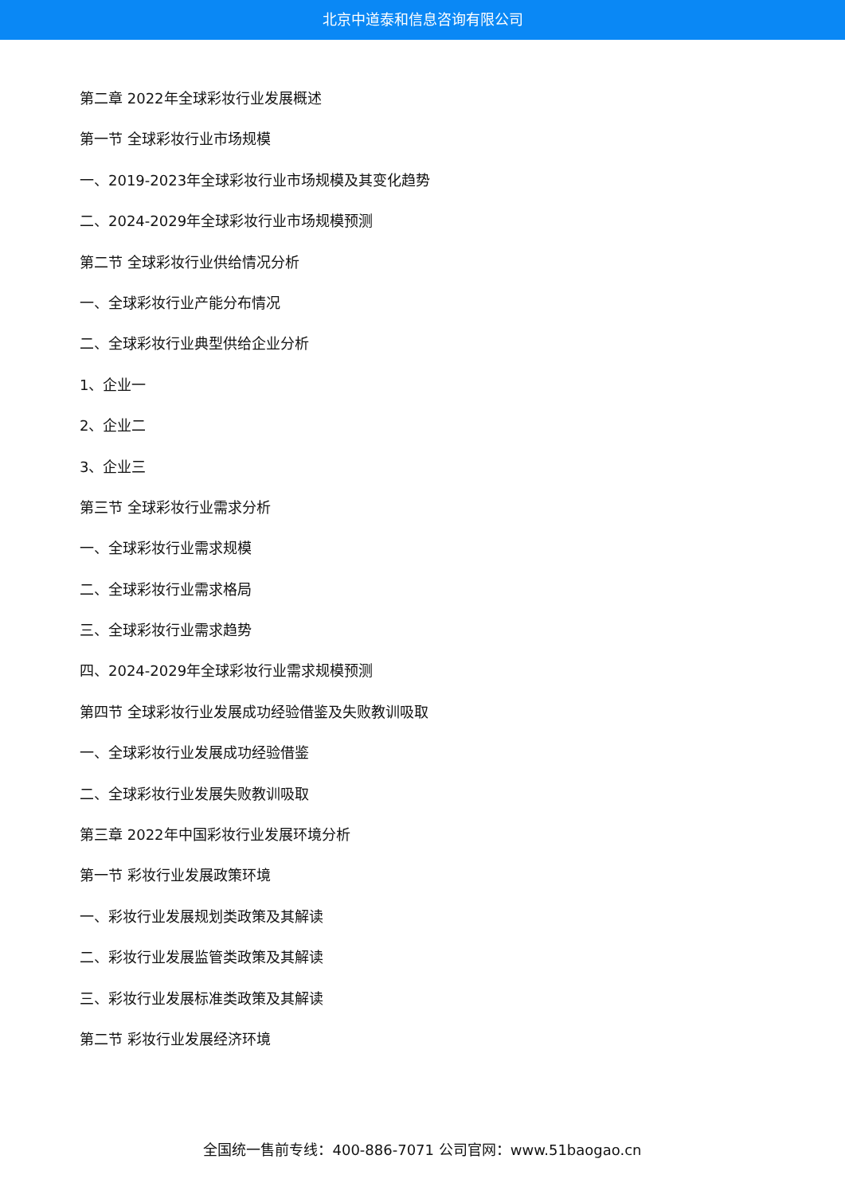北京中道泰和信息咨询有限公司
第二章 2022年全球彩妆行业发展概述
第一节 全球彩妆行业市场规模
一、2019-2023年全球彩妆行业市场规模及其变化趋势
二、2024-2029年全球彩妆行业市场规模预测
第二节 全球彩妆行业供给情况分析
一、全球彩妆行业产能分布情况
二、全球彩妆行业典型供给企业分析
1、企业一
2、企业二
3、企业三
第三节 全球彩妆行业需求分析
一、全球彩妆行业需求规模
二、全球彩妆行业需求格局
三、全球彩妆行业需求趋势
四、2024-2029年全球彩妆行业需求规模预测
第四节 全球彩妆行业发展成功经验借鉴及失败教训吸取
一、全球彩妆行业发展成功经验借鉴
二、全球彩妆行业发展失败教训吸取
第三章 2022年中国彩妆行业发展环境分析
第一节 彩妆行业发展政策环境
一、彩妆行业发展规划类政策及其解读
二、彩妆行业发展监管类政策及其解读
三、彩妆行业发展标准类政策及其解读
第二节 彩妆行业发展经济环境
全国统一售前专线：400-886-7071 公司官网：www.51baogao.cn